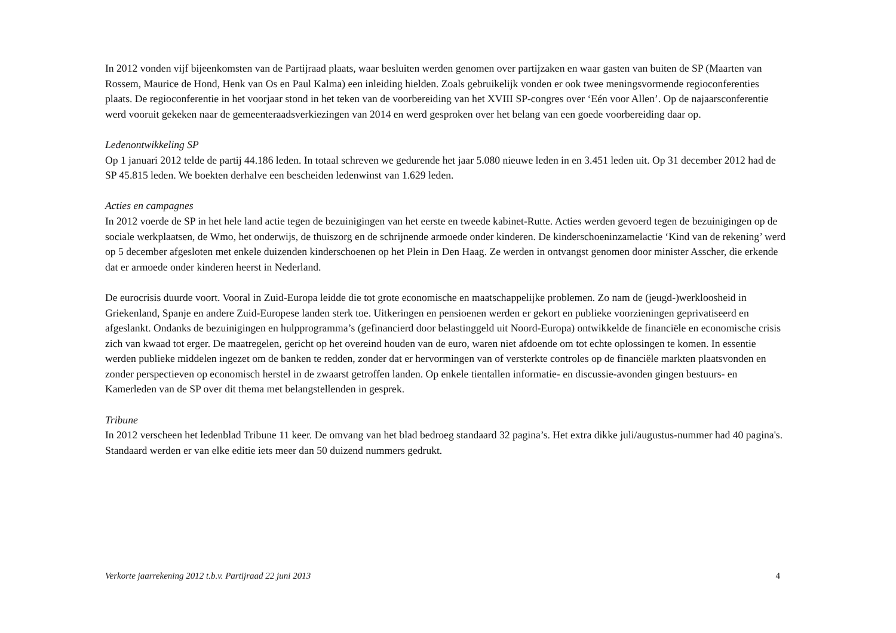In 2012 vonden vijf bijeenkomsten van de Partijraad plaats, waar besluiten werden genomen over partijzaken en waar gasten van buiten de SP (Maarten van Rossem, Maurice de Hond, Henk van Os en Paul Kalma) een inleiding hielden. Zoals gebruikelijk vonden er ook twee meningsvormende regioconferenties plaats. De regioconferentie in het voorjaar stond in het teken van de voorbereiding van het XVIII SP-congres over ‘Eén voor Allen’. Op de najaarsconferentie werd vooruit gekeken naar de gemeenteraadsverkiezingen van 2014 en werd gesproken over het belang van een goede voorbereiding daar op.
Ledenontwikkeling SP
Op 1 januari 2012 telde de partij 44.186 leden. In totaal schreven we gedurende het jaar 5.080 nieuwe leden in en 3.451 leden uit. Op 31 december 2012 had de SP 45.815 leden. We boekten derhalve een bescheiden ledenwinst van 1.629 leden.
Acties en campagnes
In 2012 voerde de SP in het hele land actie tegen de bezuinigingen van het eerste en tweede kabinet-Rutte. Acties werden gevoerd tegen de bezuinigingen op de sociale werkplaatsen, de Wmo, het onderwijs, de thuiszorg en de schrijnende armoede onder kinderen. De kinderschoeninzamelactie ‘Kind van de rekening’ werd op 5 december afgesloten met enkele duizenden kinderschoenen op het Plein in Den Haag. Ze werden in ontvangst genomen door minister Asscher, die erkende dat er armoede onder kinderen heerst in Nederland.
De eurocrisis duurde voort. Vooral in Zuid-Europa leidde die tot grote economische en maatschappelijke problemen. Zo nam de (jeugd-)werkloosheid in Griekenland, Spanje en andere Zuid-Europese landen sterk toe. Uitkeringen en pensioenen werden er gekort en publieke voorzieningen geprivatiseerd en afgeslankt. Ondanks de bezuinigingen en hulpprogramma’s (gefinancierd door belastinggeld uit Noord-Europa) ontwikkelde de financiële en economische crisis zich van kwaad tot erger. De maatregelen, gericht op het overeind houden van de euro, waren niet afdoende om tot echte oplossingen te komen. In essentie werden publieke middelen ingezet om de banken te redden, zonder dat er hervormingen van of versterkte controles op de financiële markten plaatsvonden en zonder perspectieven op economisch herstel in de zwaarst getroffen landen. Op enkele tientallen informatie- en discussie-avonden gingen bestuurs- en Kamerleden van de SP over dit thema met belangstellenden in gesprek.
Tribune
In 2012 verscheen het ledenblad Tribune 11 keer. De omvang van het blad bedroeg standaard 32 pagina’s. Het extra dikke juli/augustus-nummer had 40 pagina's. Standaard werden er van elke editie iets meer dan 50 duizend nummers gedrukt.
Verkorte jaarrekening 2012 t.b.v. Partijraad 22 juni 2013 4